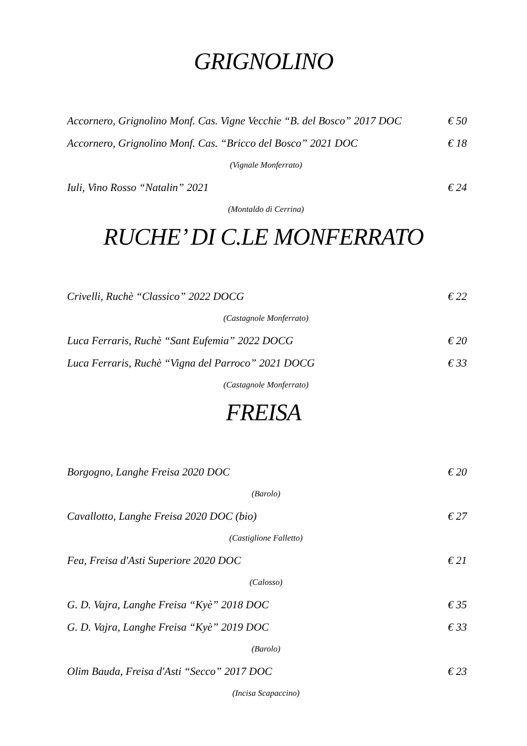GRIGNOLINO
Accornero, Grignolino Monf. Cas. Vigne Vecchie “B. del Bosco” 2017 DOC € 50
Accornero, Grignolino Monf. Cas. “Bricco del Bosco” 2021 DOC € 18
(Vignale Monferrato)
Iuli, Vino Rosso “Natalin” 2021 € 24
(Montaldo di Cerrina)
RUCHE’ DI C.LE MONFERRATO
Crivelli, Ruchè “Classico” 2022 DOCG € 22
(Castagnole Monferrato)
Luca Ferraris, Ruchè “Sant Eufemia” 2022 DOCG € 20
Luca Ferraris, Ruchè “Vigna del Parroco” 2021 DOCG € 33
(Castagnole Monferrato)
FREISA
Borgogno, Langhe Freisa 2020 DOC € 20
(Barolo)
Cavallotto, Langhe Freisa 2020 DOC (bio) € 27
(Castiglione Falletto)
Fea, Freisa d'Asti Superiore 2020 DOC € 21
(Calosso)
G. D. Vajra, Langhe Freisa “Kyè” 2018 DOC € 35
G. D. Vajra, Langhe Freisa “Kyè” 2019 DOC € 33
(Barolo)
Olim Bauda, Freisa d'Asti “Secco” 2017 DOC € 23
(Incisa Scapaccino)